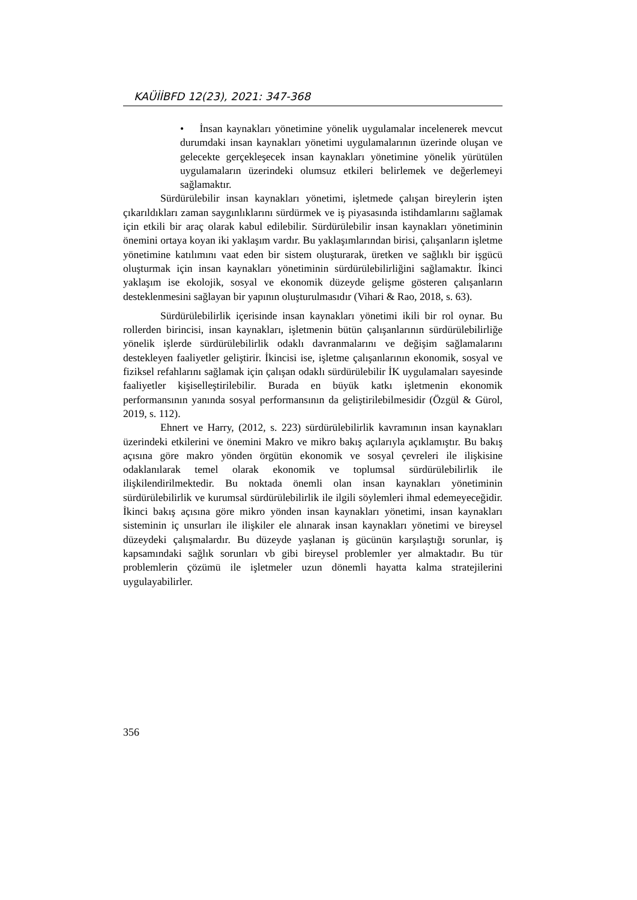KAÜİİBFD 12(23), 2021: 347-368
• İnsan kaynakları yönetimine yönelik uygulamalar incelenerek mevcut durumdaki insan kaynakları yönetimi uygulamalarının üzerinde oluşan ve gelecekte gerçekleşecek insan kaynakları yönetimine yönelik yürütülen uygulamaların üzerindeki olumsuz etkileri belirlemek ve değerlemeyi sağlamaktır.
Sürdürülebilir insan kaynakları yönetimi, işletmede çalışan bireylerin işten çıkarıldıkları zaman saygınlıklarını sürdürmek ve iş piyasasında istihdamlarını sağlamak için etkili bir araç olarak kabul edilebilir. Sürdürülebilir insan kaynakları yönetiminin önemini ortaya koyan iki yaklaşım vardır. Bu yaklaşımlarından birisi, çalışanların işletme yönetimine katılımını vaat eden bir sistem oluşturarak, üretken ve sağlıklı bir işgücü oluşturmak için insan kaynakları yönetiminin sürdürülebilirliğini sağlamaktır. İkinci yaklaşım ise ekolojik, sosyal ve ekonomik düzeyde gelişme gösteren çalışanların desteklenmesini sağlayan bir yapının oluşturulmasıdır (Vihari & Rao, 2018, s. 63).
Sürdürülebilirlik içerisinde insan kaynakları yönetimi ikili bir rol oynar. Bu rollerden birincisi, insan kaynakları, işletmenin bütün çalışanlarının sürdürülebilirliğe yönelik işlerde sürdürülebilirlik odaklı davranmalarını ve değişim sağlamalarını destekleyen faaliyetler geliştirir. İkincisi ise, işletme çalışanlarının ekonomik, sosyal ve fiziksel refahlarını sağlamak için çalışan odaklı sürdürülebilir İK uygulamaları sayesinde faaliyetler kişiselleştirilebilir. Burada en büyük katkı işletmenin ekonomik performansının yanında sosyal performansının da geliştirilebilmesidir (Özgül & Gürol, 2019, s. 112).
Ehnert ve Harry, (2012, s. 223) sürdürülebilirlik kavramının insan kaynakları üzerindeki etkilerini ve önemini Makro ve mikro bakış açılarıyla açıklamıştır. Bu bakış açısına göre makro yönden örgütün ekonomik ve sosyal çevreleri ile ilişkisine odaklanılarak temel olarak ekonomik ve toplumsal sürdürülebilirlik ile ilişkilendirilmektedir. Bu noktada önemli olan insan kaynakları yönetiminin sürdürülebilirlik ve kurumsal sürdürülebilirlik ile ilgili söylemleri ihmal edemeyeceğidir. İkinci bakış açısına göre mikro yönden insan kaynakları yönetimi, insan kaynakları sisteminin iç unsurları ile ilişkiler ele alınarak insan kaynakları yönetimi ve bireysel düzeydeki çalışmalardır. Bu düzeyde yaşlanan iş gücünün karşılaştığı sorunlar, iş kapsamındaki sağlık sorunları vb gibi bireysel problemler yer almaktadır. Bu tür problemlerin çözümü ile işletmeler uzun dönemli hayatta kalma stratejilerini uygulayabilirler.
356